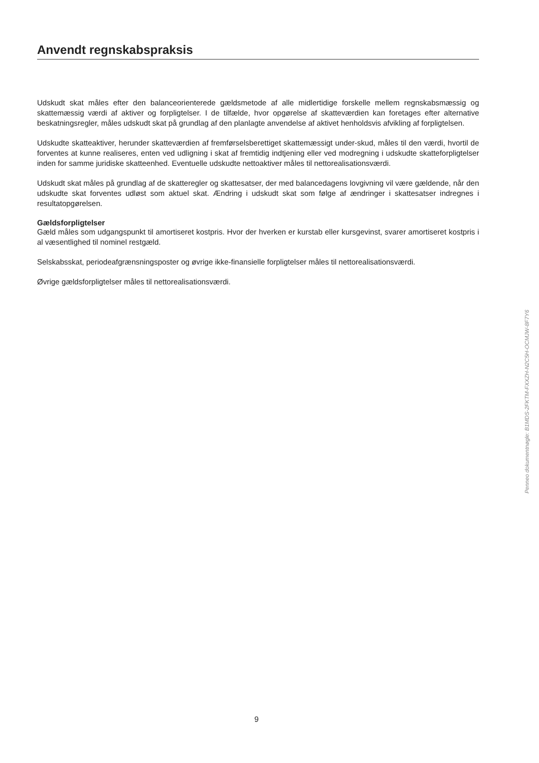Anvendt regnskabspraksis
Udskudt skat måles efter den balanceorienterede gældsmetode af alle midlertidige forskelle mellem regnskabsmæssig og skattemæssig værdi af aktiver og forpligtelser. I de tilfælde, hvor opgørelse af skatteværdien kan foretages efter alternative beskatningsregler, måles udskudt skat på grundlag af den planlagte anvendelse af aktivet henholdsvis afvikling af forpligtelsen.
Udskudte skatteaktiver, herunder skatteværdien af fremførselsberettiget skattemæssigt under-skud, måles til den værdi, hvortil de forventes at kunne realiseres, enten ved udligning i skat af fremtidig indtjening eller ved modregning i udskudte skatteforpligtelser inden for samme juridiske skatteenhed. Eventuelle udskudte nettoaktiver måles til nettorealisationsværdi.
Udskudt skat måles på grundlag af de skatteregler og skattesatser, der med balancedagens lovgivning vil være gældende, når den udskudte skat forventes udløst som aktuel skat. Ændring i udskudt skat som følge af ændringer i skattesatser indregnes i resultatopgørelsen.
Gældsforpligtelser
Gæld måles som udgangspunkt til amortiseret kostpris. Hvor der hverken er kurstab eller kursgevinst, svarer amortiseret kostpris i al væsentlighed til nominel restgæld.
Selskabsskat, periodeafgrænsningsposter og øvrige ikke-finansielle forpligtelser måles til nettorealisationsværdi.
Øvrige gældsforpligtelser måles til nettorealisationsværdi.
Penneo dokumentnøgle: B1MDS-2FKTM-FXXZH-N2C5H-OCMJW-8F7Y6
9